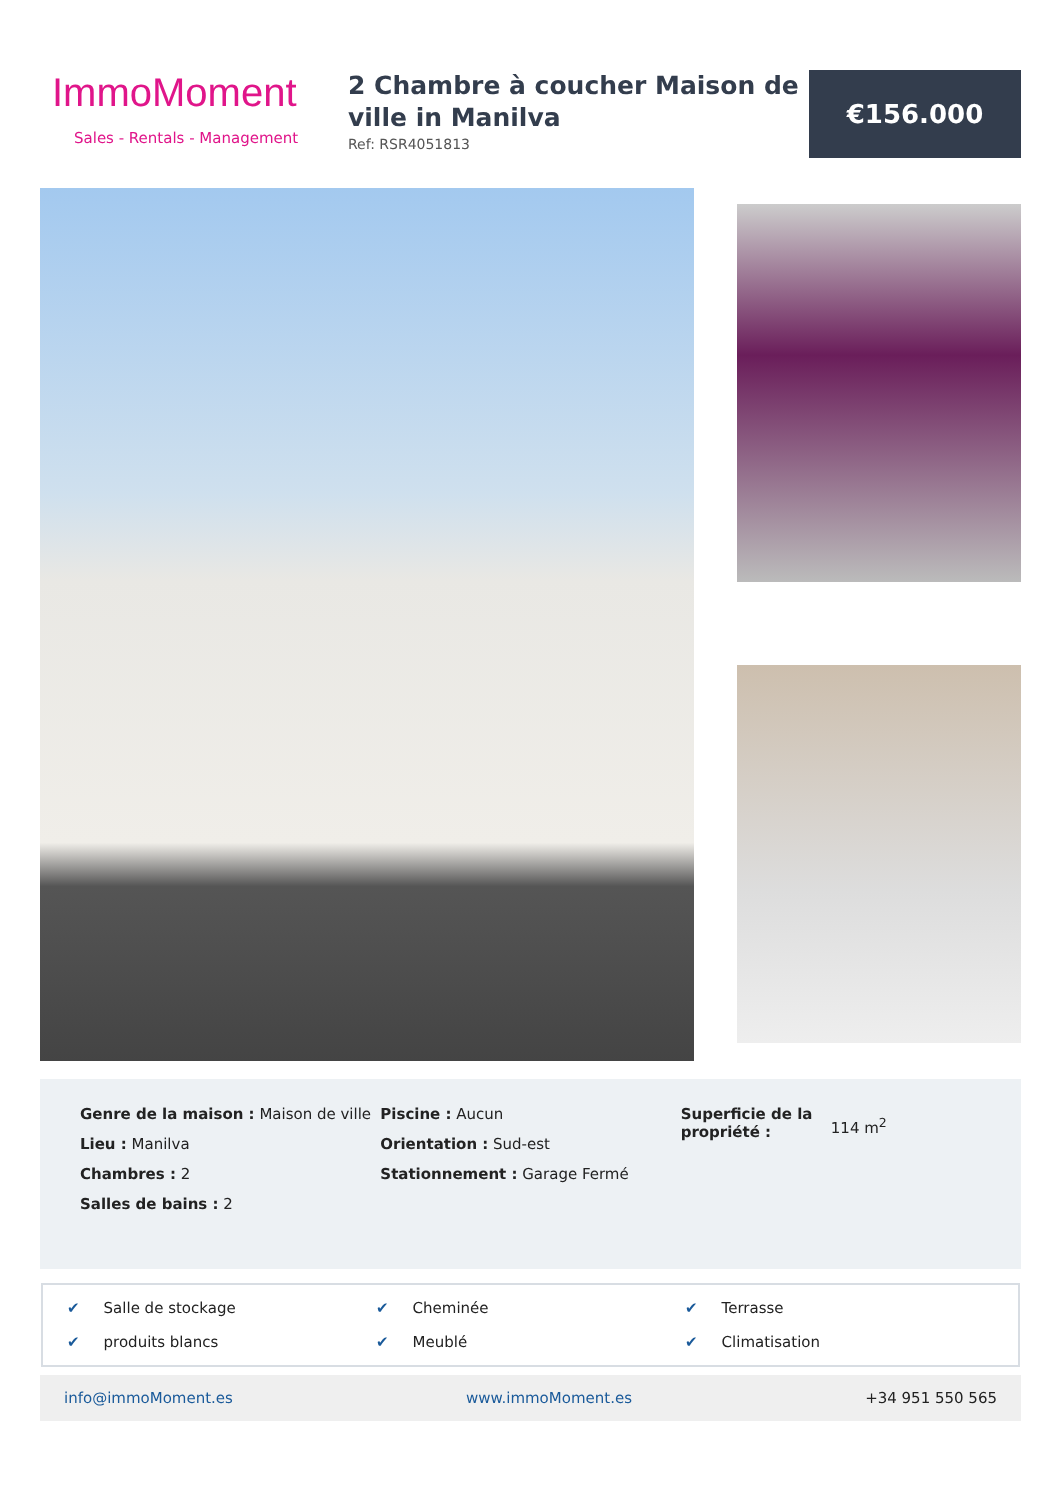ImmoMoment
Sales - Rentals - Management
2 Chambre à coucher Maison de ville in Manilva
Ref: RSR4051813
€156.000
Genre de la maison : Maison de ville
Lieu : Manilva
Chambres : 2
Salles de bains : 2
Piscine : Aucun
Orientation : Sud-est
Stationnement : Garage Fermé
Superficie de la propriété :
114 m<sup>2</sup>
✔ Salle de stockage
✔ Cheminée
✔ Terrasse
✔ produits blancs
✔ Meublé
✔ Climatisation
info@immoMoment.es www.immoMoment.es +34 951 550 565